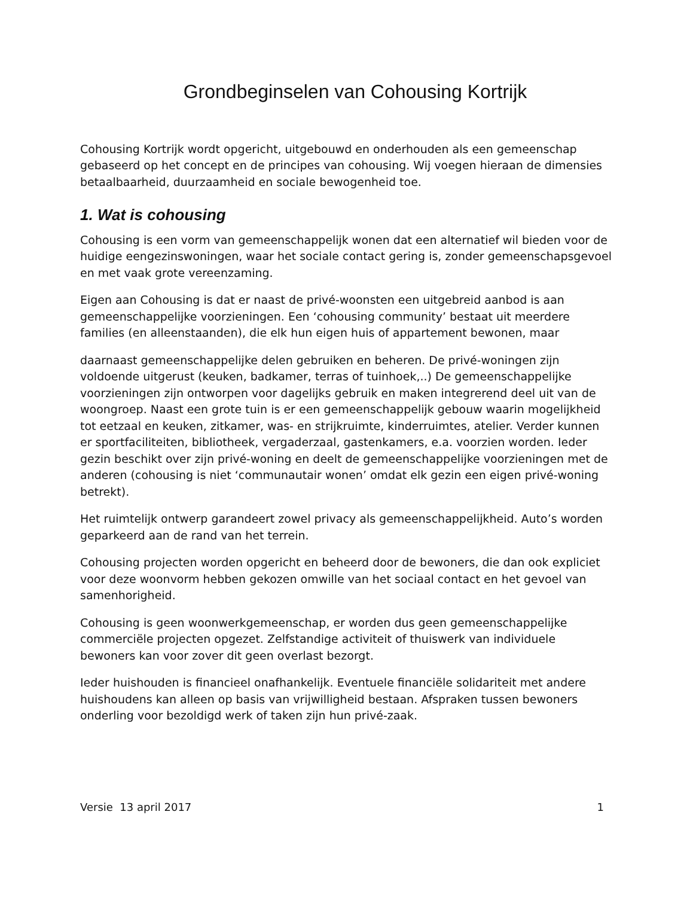Grondbeginselen van Cohousing Kortrijk
Cohousing Kortrijk wordt opgericht, uitgebouwd en onderhouden als een gemeenschap gebaseerd op het concept en de principes van cohousing. Wij voegen hieraan de dimensies betaalbaarheid, duurzaamheid en sociale bewogenheid toe.
1. Wat is cohousing
Cohousing is een vorm van gemeenschappelijk wonen dat een alternatief wil bieden voor de huidige eengezinswoningen, waar het sociale contact gering is, zonder gemeenschapsgevoel en met vaak grote vereenzaming.
Eigen aan Cohousing is dat er naast de privé-woonsten een uitgebreid aanbod is aan gemeenschappelijke voorzieningen. Een ‘cohousing community’ bestaat uit meerdere families (en alleenstaanden), die elk hun eigen huis of appartement bewonen, maar
daarnaast gemeenschappelijke delen gebruiken en beheren. De privé-woningen zijn voldoende uitgerust (keuken, badkamer, terras of tuinhoek,..) De gemeenschappelijke voorzieningen zijn ontworpen voor dagelijks gebruik en maken integrerend deel uit van de woongroep. Naast een grote tuin is er een gemeenschappelijk gebouw waarin mogelijkheid tot eetzaal en keuken, zitkamer, was- en strijkruimte, kinderruimtes, atelier. Verder kunnen er sportfaciliteiten, bibliotheek, vergaderzaal, gastenkamers, e.a. voorzien worden. Ieder gezin beschikt over zijn privé-woning en deelt de gemeenschappelijke voorzieningen met de anderen (cohousing is niet ‘communautair wonen’ omdat elk gezin een eigen privé-woning betrekt).
Het ruimtelijk ontwerp garandeert zowel privacy als gemeenschappelijkheid. Auto’s worden geparkeerd aan de rand van het terrein.
Cohousing projecten worden opgericht en beheerd door de bewoners, die dan ook expliciet voor deze woonvorm hebben gekozen omwille van het sociaal contact en het gevoel van samenhorigheid.
Cohousing is geen woonwerkgemeenschap, er worden dus geen gemeenschappelijke commerciële projecten opgezet. Zelfstandige activiteit of thuiswerk van individuele bewoners kan voor zover dit geen overlast bezorgt.
Ieder huishouden is financieel onafhankelijk. Eventuele financiële solidariteit met andere huishoudens kan alleen op basis van vrijwilligheid bestaan. Afspraken tussen bewoners onderling voor bezoldigd werk of taken zijn hun privé-zaak.
Versie 13 april 2017 1